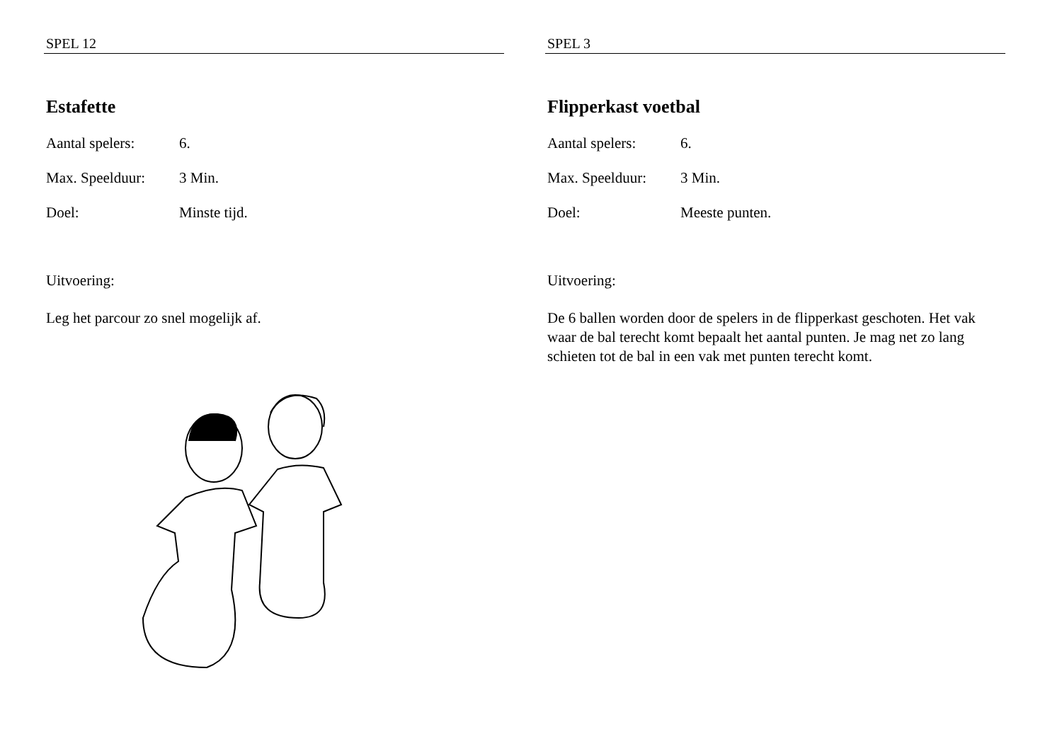SPEL 12
Estafette
Aantal spelers: 6.
Max. Speelduur: 3 Min.
Doel: Minste tijd.
Uitvoering:
Leg het parcour zo snel mogelijk af.
SPEL 3
Flipperkast voetbal
Aantal spelers: 6.
Max. Speelduur: 3 Min.
Doel: Meeste punten.
Uitvoering:
De 6 ballen worden door de spelers in de flipperkast geschoten. Het vak waar de bal terecht komt bepaalt het aantal punten. Je mag net zo lang schieten tot de bal in een vak met punten terecht komt.